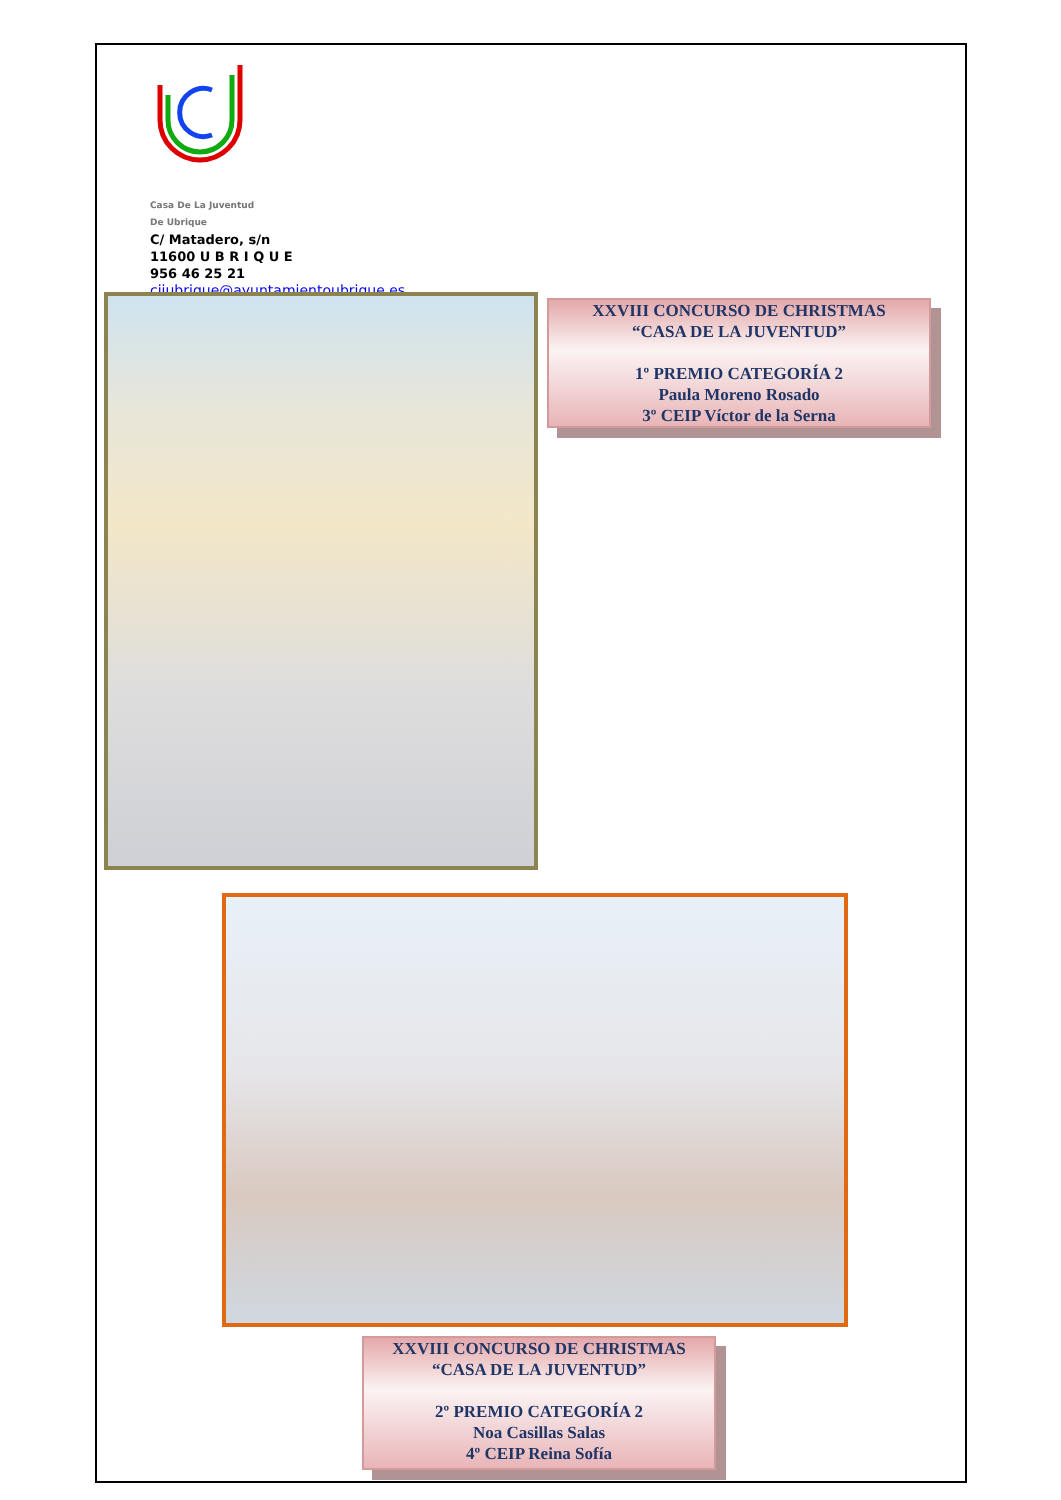Casa De La Juventud
De Ubrique
C/ Matadero, s/n
11600 U B R I Q U E
956 46 25 21
cijubrique@ayuntamientoubrique.es
XXVIII CONCURSO DE CHRISTMAS
“CASA DE LA JUVENTUD”
1º PREMIO CATEGORÍA 2
Paula Moreno Rosado
3º CEIP Víctor de la Serna
XXVIII CONCURSO DE CHRISTMAS
“CASA DE LA JUVENTUD”
2º PREMIO CATEGORÍA 2
Noa Casillas Salas
4º CEIP Reina Sofía